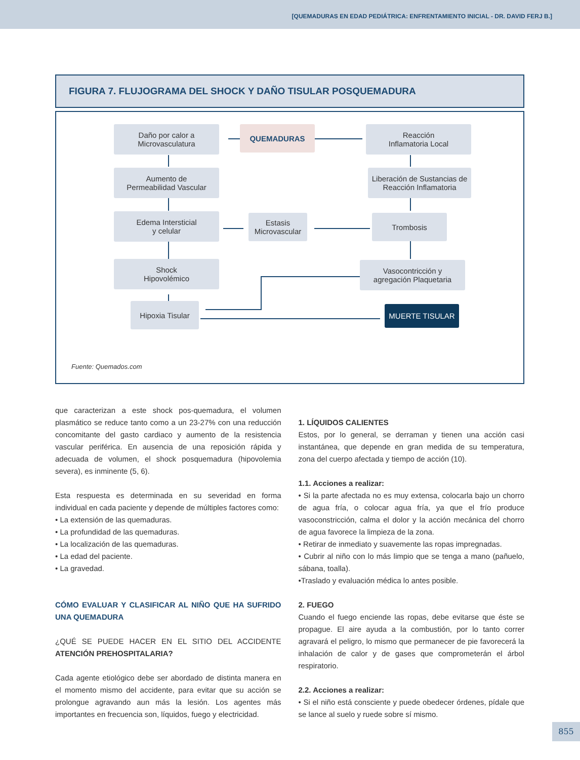[QUEMADURAS EN EDAD PEDIÁTRICA: ENFRENTAMIENTO INICIAL - DR. DAVID FERJ B.]
FIGURA 7. FLUJOGRAMA DEL SHOCK Y DAÑO TISULAR POSQUEMADURA
Daño por calor a
Microvasculatura
QUEMADURAS
Reacción
Inflamatoria Local
Aumento de
Permeabilidad Vascular
Liberación de Sustancias de
Reacción Inflamatoria
Edema Intersticial
y celular
Estasis
Microvascular
Trombosis
Shock
Hipovolémico
Vasocontricción y
agregación Plaquetaria
Hipoxia Tisular MUERTE TISULAR
Fuente: Quemados.com
que caracterizan a este shock pos-quemadura, el volumen plasmático se reduce tanto como a un 23-27% con una reducción concomitante del gasto cardiaco y aumento de la resistencia vascular periférica. En ausencia de una reposición rápida y adecuada de volumen, el shock posquemadura (hipovolemia severa), es inminente (5, 6).
Esta respuesta es determinada en su severidad en forma individual en cada paciente y depende de múltiples factores como:
• La extensión de las quemaduras.
• La profundidad de las quemaduras.
• La localización de las quemaduras.
• La edad del paciente.
• La gravedad.
CÓMO EVALUAR Y CLASIFICAR AL NIÑO QUE HA SUFRIDO UNA QUEMADURA
¿QUÉ SE PUEDE HACER EN EL SITIO DEL ACCIDENTE ATENCIÓN PREHOSPITALARIA?
Cada agente etiológico debe ser abordado de distinta manera en el momento mismo del accidente, para evitar que su acción se prolongue agravando aun más la lesión. Los agentes más importantes en frecuencia son, líquidos, fuego y electricidad.
1. LÍQUIDOS CALIENTES
Estos, por lo general, se derraman y tienen una acción casi instantánea, que depende en gran medida de su temperatura, zona del cuerpo afectada y tiempo de acción (10).
1.1. Acciones a realizar:
• Si la parte afectada no es muy extensa, colocarla bajo un chorro de agua fría, o colocar agua fría, ya que el frío produce vasoconstricción, calma el dolor y la acción mecánica del chorro de agua favorece la limpieza de la zona.
• Retirar de inmediato y suavemente las ropas impregnadas.
• Cubrir al niño con lo más limpio que se tenga a mano (pañuelo, sábana, toalla).
•Traslado y evaluación médica lo antes posible.
2. FUEGO
Cuando el fuego enciende las ropas, debe evitarse que éste se propague. El aire ayuda a la combustión, por lo tanto correr agravará el peligro, lo mismo que permanecer de pie favorecerá la inhalación de calor y de gases que comprometerán el árbol respiratorio.
2.2. Acciones a realizar:
• Si el niño está consciente y puede obedecer órdenes, pídale que se lance al suelo y ruede sobre sí mismo.
855